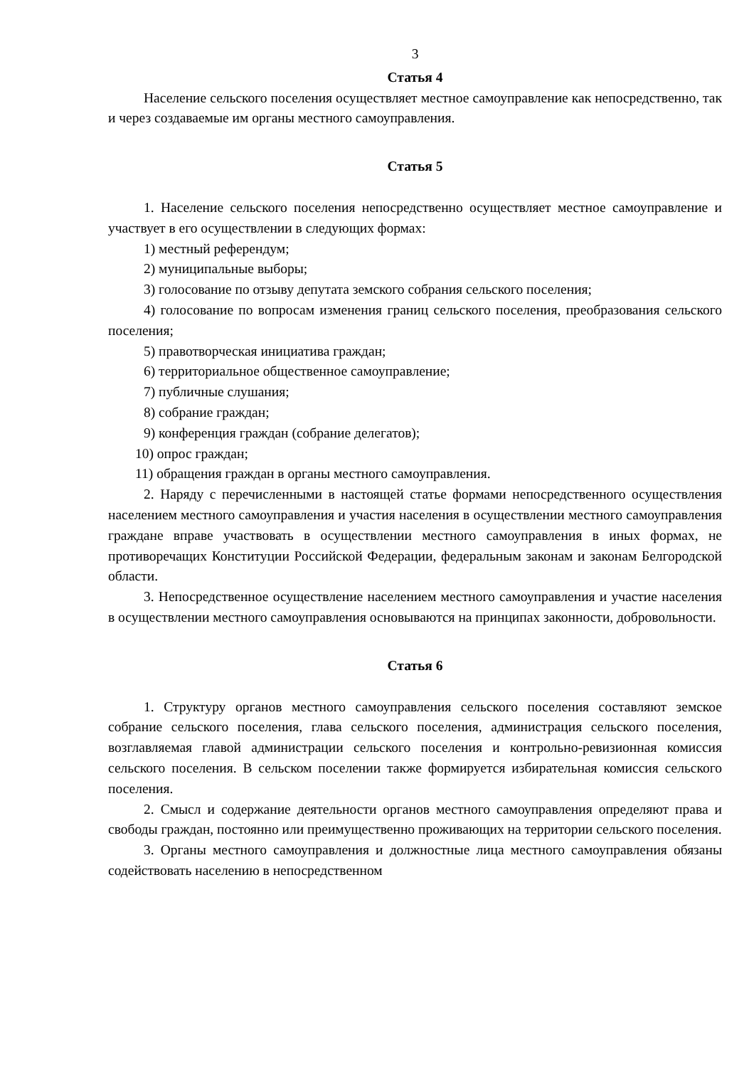3
Статья 4
Население сельского поселения осуществляет местное самоуправление как непосредственно, так и через создаваемые им органы местного самоуправления.
Статья 5
1. Население сельского поселения непосредственно осуществляет местное самоуправление и участвует в его осуществлении в следующих формах:
1) местный референдум;
2) муниципальные выборы;
3) голосование по отзыву депутата земского собрания сельского поселения;
4) голосование по вопросам изменения границ сельского поселения, преобразования сельского поселения;
5) правотворческая инициатива граждан;
6) территориальное общественное самоуправление;
7) публичные слушания;
8) собрание граждан;
9) конференция граждан (собрание делегатов);
10) опрос граждан;
11) обращения граждан в органы местного самоуправления.
2. Наряду с перечисленными в настоящей статье формами непосредственного осуществления населением местного самоуправления и участия населения в осуществлении местного самоуправления граждане вправе участвовать в осуществлении местного самоуправления в иных формах, не противоречащих Конституции Российской Федерации, федеральным законам и законам Белгородской области.
3. Непосредственное осуществление населением местного самоуправления и участие населения в осуществлении местного самоуправления основываются на принципах законности, добровольности.
Статья 6
1. Структуру органов местного самоуправления сельского поселения составляют земское собрание сельского поселения, глава сельского поселения, администрация сельского поселения, возглавляемая главой администрации сельского поселения и контрольно-ревизионная комиссия сельского поселения. В сельском поселении также формируется избирательная комиссия сельского поселения.
2. Смысл и содержание деятельности органов местного самоуправления определяют права и свободы граждан, постоянно или преимущественно проживающих на территории сельского поселения.
3. Органы местного самоуправления и должностные лица местного самоуправления обязаны содействовать населению в непосредственном